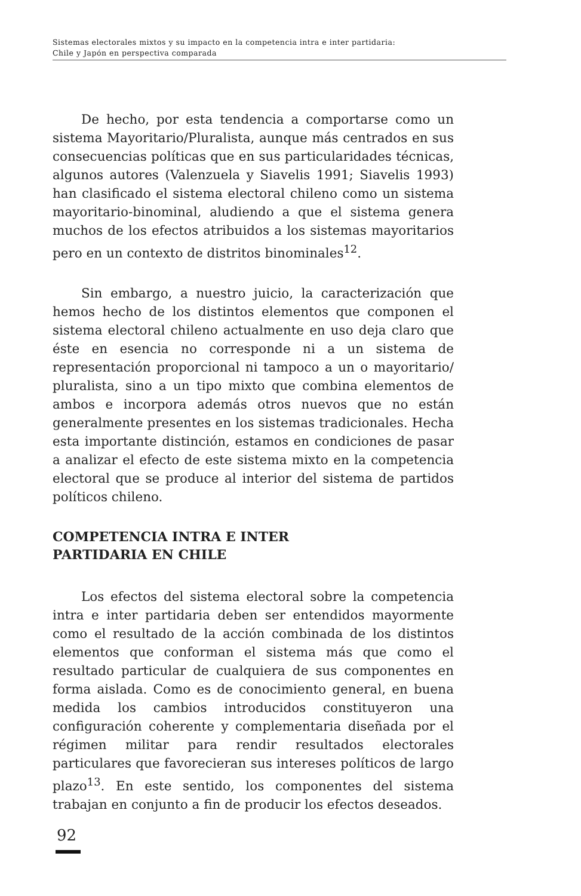Sistemas electorales mixtos y su impacto en la competencia intra e inter partidaria:
Chile y Japón en perspectiva comparada
De hecho, por esta tendencia a comportarse como un sistema Mayoritario/Pluralista, aunque más centrados en sus consecuencias políticas que en sus particularidades técnicas, algunos autores (Valenzuela y Siavelis 1991; Siavelis 1993) han clasificado el sistema electoral chileno como un sistema mayoritario-binominal, aludiendo a que el sistema genera muchos de los efectos atribuidos a los sistemas mayoritarios pero en un contexto de distritos binominales<sup>12</sup>.
Sin embargo, a nuestro juicio, la caracterización que hemos hecho de los distintos elementos que componen el sistema electoral chileno actualmente en uso deja claro que éste en esencia no corresponde ni a un sistema de representación proporcional ni tampoco a un o mayoritario/ pluralista, sino a un tipo mixto que combina elementos de ambos e incorpora además otros nuevos que no están generalmente presentes en los sistemas tradicionales. Hecha esta importante distinción, estamos en condiciones de pasar a analizar el efecto de este sistema mixto en la competencia electoral que se produce al interior del sistema de partidos políticos chileno.
COMPETENCIA INTRA E INTER
PARTIDARIA EN CHILE
Los efectos del sistema electoral sobre la competencia intra e inter partidaria deben ser entendidos mayormente como el resultado de la acción combinada de los distintos elementos que conforman el sistema más que como el resultado particular de cualquiera de sus componentes en forma aislada. Como es de conocimiento general, en buena medida los cambios introducidos constituyeron una configuración coherente y complementaria diseñada por el régimen militar para rendir resultados electorales particulares que favorecieran sus intereses políticos de largo plazo<sup>13</sup>. En este sentido, los componentes del sistema trabajan en conjunto a fin de producir los efectos deseados.
92